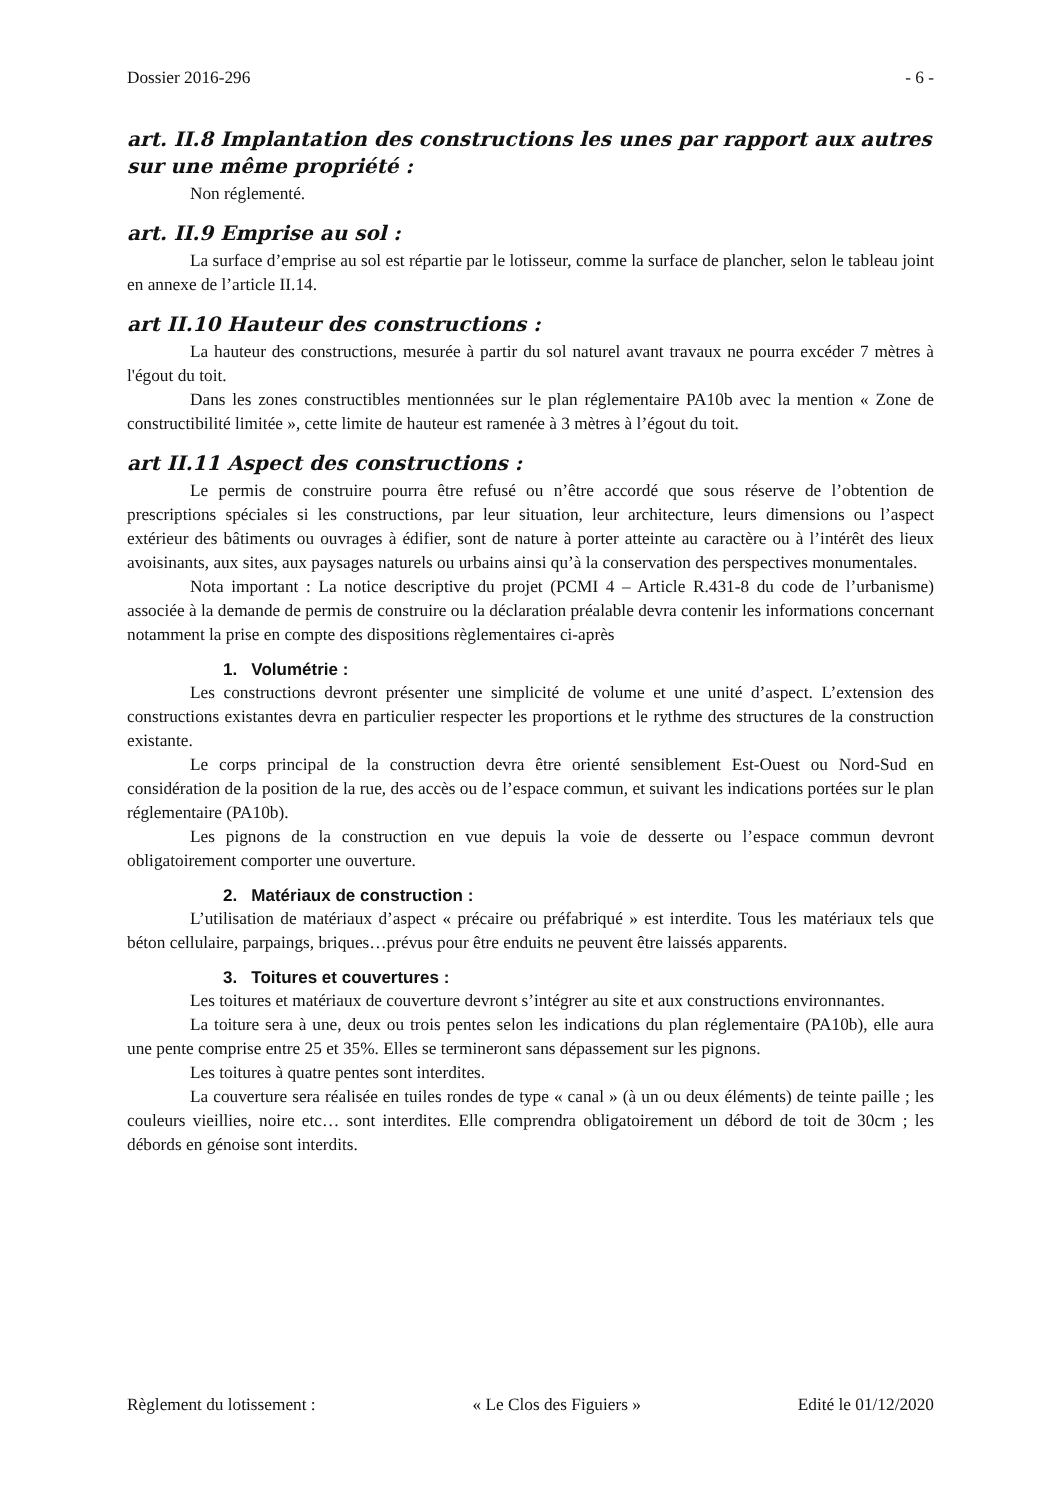Dossier 2016-296 - 6 -
art. II.8 Implantation des constructions les unes par rapport aux autres sur une même propriété :
Non réglementé.
art. II.9 Emprise au sol :
La surface d’emprise au sol est répartie par le lotisseur, comme la surface de plancher, selon le tableau joint en annexe de l’article II.14.
art II.10 Hauteur des constructions :
La hauteur des constructions, mesurée à partir du sol naturel avant travaux ne pourra excéder 7 mètres à l'égout du toit.
Dans les zones constructibles mentionnées sur le plan réglementaire PA10b avec la mention « Zone de constructibilité limitée », cette limite de hauteur est ramenée à 3 mètres à l’égout du toit.
art II.11 Aspect des constructions :
Le permis de construire pourra être refusé ou n’être accordé que sous réserve de l’obtention de prescriptions spéciales si les constructions, par leur situation, leur architecture, leurs dimensions ou l’aspect extérieur des bâtiments ou ouvrages à édifier, sont de nature à porter atteinte au caractère ou à l’intérêt des lieux avoisinants, aux sites, aux paysages naturels ou urbains ainsi qu’à la conservation des perspectives monumentales.
Nota important : La notice descriptive du projet (PCMI 4 – Article R.431-8 du code de l’urbanisme) associée à la demande de permis de construire ou la déclaration préalable devra contenir les informations concernant notamment la prise en compte des dispositions règlementaires ci-après
1. Volumétrie :
Les constructions devront présenter une simplicité de volume et une unité d’aspect. L’extension des constructions existantes devra en particulier respecter les proportions et le rythme des structures de la construction existante.
Le corps principal de la construction devra être orienté sensiblement Est-Ouest ou Nord-Sud en considération de la position de la rue, des accès ou de l’espace commun, et suivant les indications portées sur le plan réglementaire (PA10b).
Les pignons de la construction en vue depuis la voie de desserte ou l’espace commun devront obligatoirement comporter une ouverture.
2. Matériaux de construction :
L’utilisation de matériaux d’aspect « précaire ou préfabriqué » est interdite. Tous les matériaux tels que béton cellulaire, parpaings, briques…prévus pour être enduits ne peuvent être laissés apparents.
3. Toitures et couvertures :
Les toitures et matériaux de couverture devront s’intégrer au site et aux constructions environnantes.
La toiture sera à une, deux ou trois pentes selon les indications du plan réglementaire (PA10b), elle aura une pente comprise entre 25 et 35%. Elles se termineront sans dépassement sur les pignons.
Les toitures à quatre pentes sont interdites.
La couverture sera réalisée en tuiles rondes de type « canal » (à un ou deux éléments) de teinte paille ; les couleurs vieillies, noire etc… sont interdites. Elle comprendra obligatoirement un débord de toit de 30cm ; les débords en génoise sont interdits.
Règlement du lotissement : « Le Clos des Figuiers » Edité le 01/12/2020